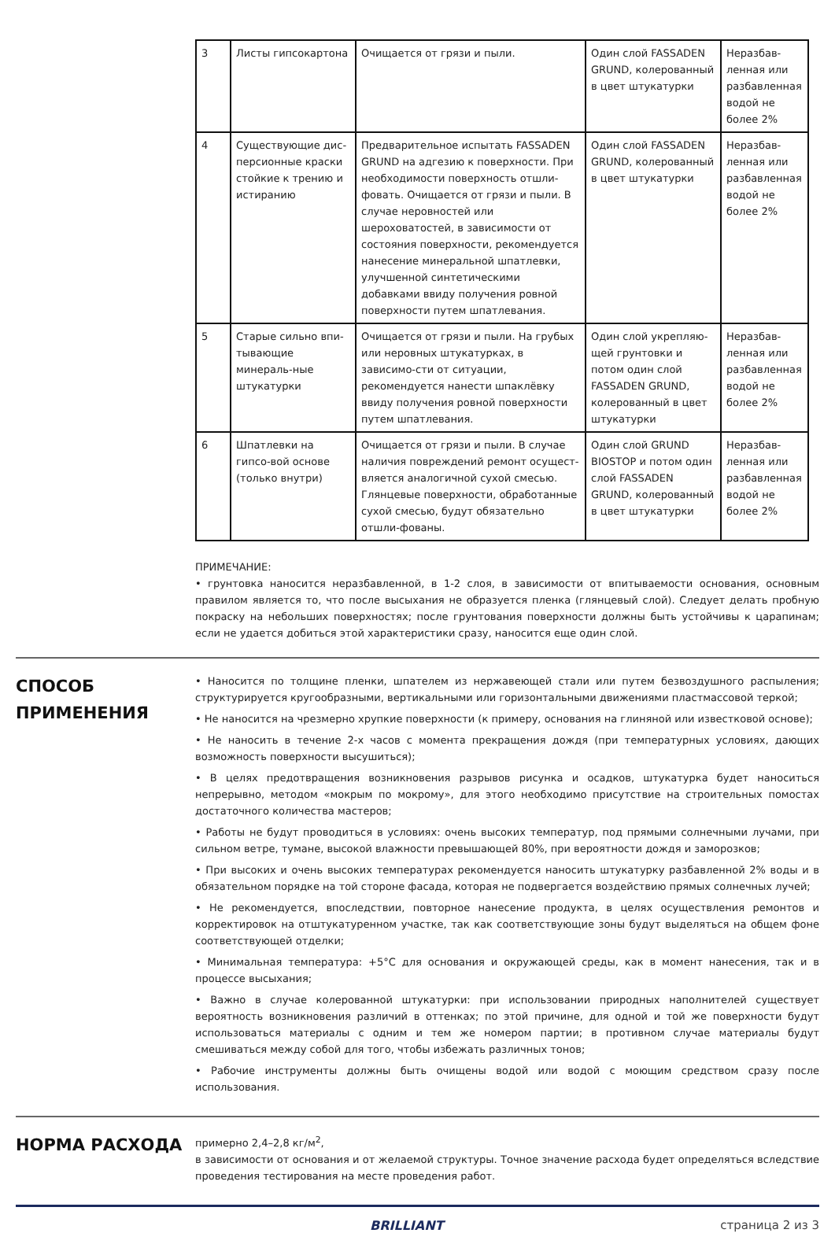| 3 | Листы гипсокартона | Очищается от грязи и пыли. | Один слой FASSADEN GRUND, колерованный в цвет штукатурки | Неразбав-ленная или разбавленная водой не более 2% |
| 4 | Существующие дис-персионные краски стойкие к трению и истиранию | Предварительное испытать FASSADEN GRUND на адгезию к поверхности. При необходимости поверхность отшли-фовать. Очищается от грязи и пыли. В случае неровностей или шероховатостей, в зависимости от состояния поверхности, рекомендуется нанесение минеральной шпатлевки, улучшенной синтетическими добавками ввиду получения ровной поверхности путем шпатлевания. | Один слой FASSADEN GRUND, колерованный в цвет штукатурки | Неразбав-ленная или разбавленная водой не более 2% |
| 5 | Старые сильно впи-тывающие минераль-ные штукатурки | Очищается от грязи и пыли. На грубых или неровных штукатурках, в зависимо-сти от ситуации, рекомендуется нанести шпаклёвку ввиду получения ровной поверхности путем шпатлевания. | Один слой укрепляю-щей грунтовки и потом один слой FASSADEN GRUND, колерованный в цвет штукатурки | Неразбав-ленная или разбавленная водой не более 2% |
| 6 | Шпатлевки на гипсо-вой основе (только внутри) | Очищается от грязи и пыли. В случае наличия повреждений ремонт осущест-вляется аналогичной сухой смесью. Глянцевые поверхности, обработанные сухой смесью, будут обязательно отшли-фованы. | Один слой GRUND BIOSTOP и потом один слой FASSADEN GRUND, колерованный в цвет штукатурки | Неразбав-ленная или разбавленная водой не более 2% |
ПРИМЕЧАНИЕ:
• грунтовка наносится неразбавленной, в 1-2 слоя, в зависимости от впитываемости основания, основным правилом является то, что после высыхания не образуется пленка (глянцевый слой). Следует делать пробную покраску на небольших поверхностях; после грунтования поверхности должны быть устойчивы к царапинам; если не удается добиться этой характеристики сразу, наносится еще один слой.
СПОСОБ
ПРИМЕНЕНИЯ
• Наносится по толщине пленки, шпателем из нержавеющей стали или путем безвоздушного распыления; структурируется кругообразными, вертикальными или горизонтальными движениями пластмассовой теркой;
• Не наносится на чрезмерно хрупкие поверхности (к примеру, основания на глиняной или известковой основе);
• Не наносить в течение 2-х часов с момента прекращения дождя (при температурных условиях, дающих возможность поверхности высушиться);
• В целях предотвращения возникновения разрывов рисунка и осадков, штукатурка будет наноситься непрерывно, методом «мокрым по мокрому», для этого необходимо присутствие на строительных помостах достаточного количества мастеров;
• Работы не будут проводиться в условиях: очень высоких температур, под прямыми солнечными лучами, при сильном ветре, тумане, высокой влажности превышающей 80%, при вероятности дождя и заморозков;
• При высоких и очень высоких температурах рекомендуется наносить штукатурку разбавленной 2% воды и в обязательном порядке на той стороне фасада, которая не подвергается воздействию прямых солнечных лучей;
• Не рекомендуется, впоследствии, повторное нанесение продукта, в целях осуществления ремонтов и корректировок на отштукатуренном участке, так как соответствующие зоны будут выделяться на общем фоне соответствующей отделки;
• Минимальная температура: +5°C для основания и окружающей среды, как в момент нанесения, так и в процессе высыхания;
• Важно в случае колерованной штукатурки: при использовании природных наполнителей существует вероятность возникновения различий в оттенках; по этой причине, для одной и той же поверхности будут использоваться материалы с одним и тем же номером партии; в противном случае материалы будут смешиваться между собой для того, чтобы избежать различных тонов;
• Рабочие инструменты должны быть очищены водой или водой с моющим средством сразу после использования.
НОРМА РАСХОДА
примерно 2,4–2,8 кг/м<sup>2</sup>,
в зависимости от основания и от желаемой структуры. Точное значение расхода будет определяться вследствие проведения тестирования на месте проведения работ.
BRILLIANT страница 2 из 3